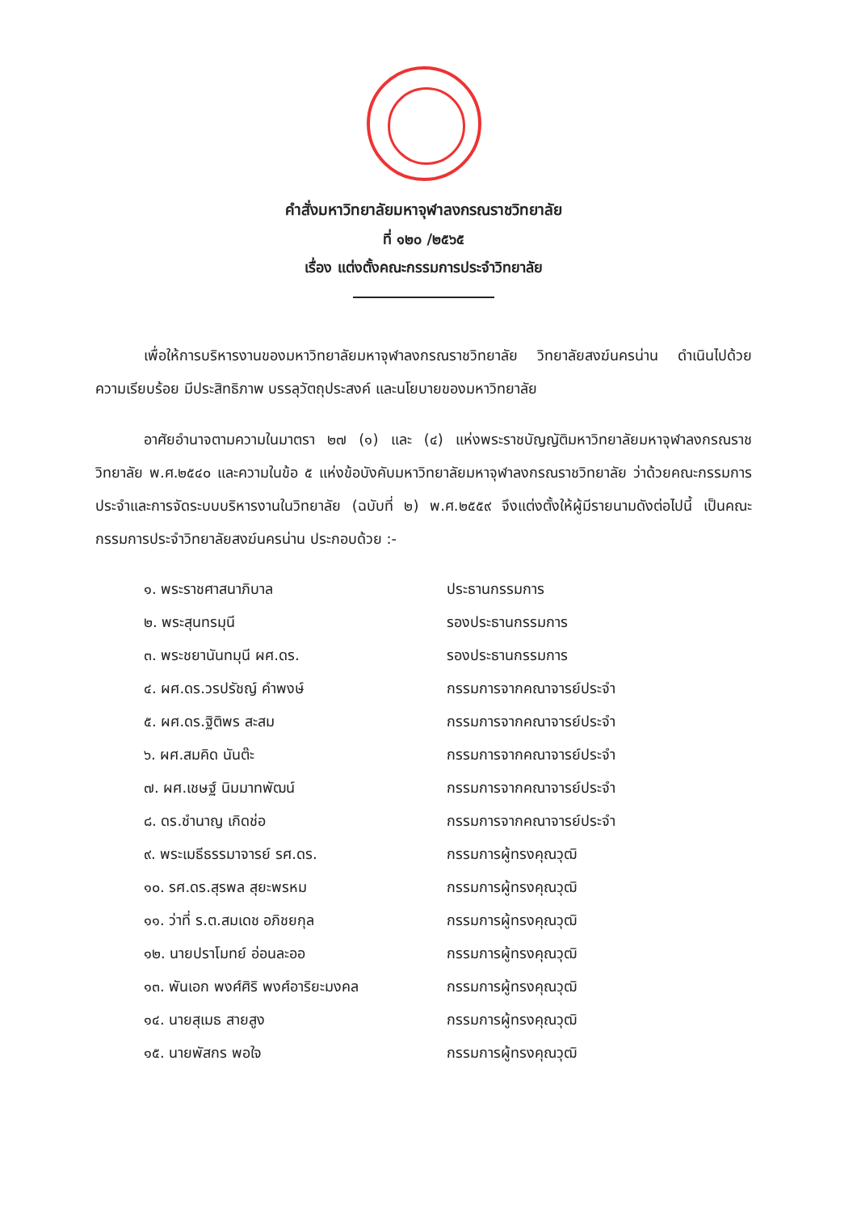คำสั่งมหาวิทยาลัยมหาจุฬาลงกรณราชวิทยาลัย
ที่ ๑๒๐ /๒๕๖๕
เรื่อง แต่งตั้งคณะกรรมการประจำวิทยาลัย
เพื่อให้การบริหารงานของมหาวิทยาลัยมหาจุฬาลงกรณราชวิทยาลัย วิทยาลัยสงฆ์นครน่าน ดำเนินไปด้วยความเรียบร้อย มีประสิทธิภาพ บรรลุวัตถุประสงค์ และนโยบายของมหาวิทยาลัย
อาศัยอำนาจตามความในมาตรา ๒๗ (๑) และ (๔) แห่งพระราชบัญญัติมหาวิทยาลัยมหาจุฬาลงกรณราชวิทยาลัย พ.ศ.๒๕๔๐ และความในข้อ ๕ แห่งข้อบังคับมหาวิทยาลัยมหาจุฬาลงกรณราชวิทยาลัย ว่าด้วยคณะกรรมการประจำและการจัดระบบบริหารงานในวิทยาลัย (ฉบับที่ ๒) พ.ศ.๒๕๕๙ จึงแต่งตั้งให้ผู้มีรายนามดังต่อไปนี้ เป็นคณะกรรมการประจำวิทยาลัยสงฆ์นครน่าน ประกอบด้วย :-
| ๑. พระราชศาสนาภิบาล | ประธานกรรมการ |
| ๒. พระสุนทรมุนี | รองประธานกรรมการ |
| ๓. พระชยานันทมุนี ผศ.ดร. | รองประธานกรรมการ |
| ๔. ผศ.ดร.วรปรัชญ์ คำพงษ์ | กรรมการจากคณาจารย์ประจำ |
| ๕. ผศ.ดร.ฐิติพร สะสม | กรรมการจากคณาจารย์ประจำ |
| ๖. ผศ.สมคิด นันต๊ะ | กรรมการจากคณาจารย์ประจำ |
| ๗. ผศ.เชษฐ์ นิมมาทพัฒน์ | กรรมการจากคณาจารย์ประจำ |
| ๘. ดร.ชำนาญ เกิดช่อ | กรรมการจากคณาจารย์ประจำ |
| ๙. พระเมธีธรรมาจารย์ รศ.ดร. | กรรมการผู้ทรงคุณวุฒิ |
| ๑๐. รศ.ดร.สุรพล สุยะพรหม | กรรมการผู้ทรงคุณวุฒิ |
| ๑๑. ว่าที่ ร.ต.สมเดช อภิชยกุล | กรรมการผู้ทรงคุณวุฒิ |
| ๑๒. นายปราโมทย์ อ่อนละออ | กรรมการผู้ทรงคุณวุฒิ |
| ๑๓. พันเอก พงศ์ศิริ พงศ์อาริยะมงคล | กรรมการผู้ทรงคุณวุฒิ |
| ๑๔. นายสุเมธ สายสูง | กรรมการผู้ทรงคุณวุฒิ |
| ๑๕. นายพัสกร พอใจ | กรรมการผู้ทรงคุณวุฒิ |